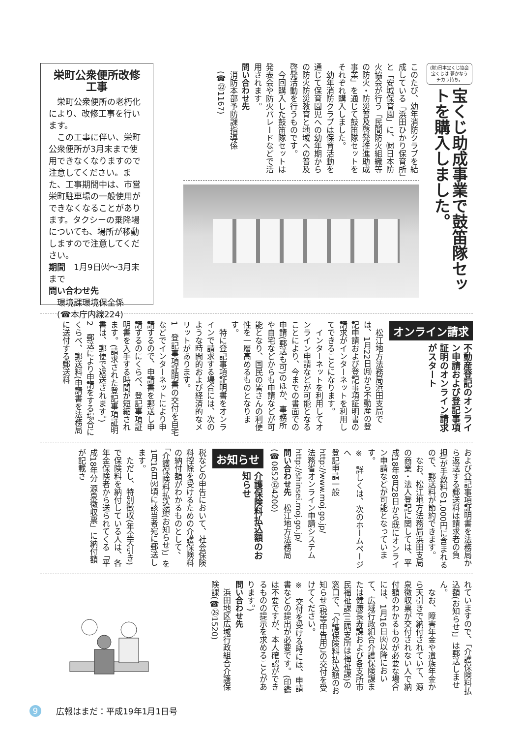(財)日本宝くじ協会
宝くじは 夢かなう チカラ持ち。
宝くじ助成事業で鼓笛隊セットを購入しました。
このたび、幼年消防クラブを結成している「浜田ひかり保育所」と「安城保育園」に、㈶日本防火協会が行う「民間防火組織等の防火・防災普及啓発推進助成事業」を通じて鼓笛隊セットをそれぞれ購入しました。
　幼年消防クラブは保育活動を通じて保育園児への幼年期からの防火防災教育と地域への普及啓発活動を行うものです。
　今回購入した鼓笛隊セットは発表会や防火パレードなどで活用されます。
問い合わせ先
　消防本部予防課指導係
　(☎㉒1167)
栄町公衆便所改修工事
　栄町公衆便所の老朽化により、改修工事を行います。
　この工事に伴い、栄町公衆便所が3月末まで使用できなくなりますので注意してください。また、工事期間中は、市営栄町駐車場の一般使用ができなくなることがあります。タクシーの乗降場についても、場所が移動しますので注意してください。
期間　1月9日㈫～3月末まで
問い合わせ先
　環境課環境保全係
　(☎本庁内線224)
オンライン請求
不動産登記のオンライン申請および登記事項証明のオンライン請求がスタート
　松江地方法務局浜田支局では、1月22日㈪から不動産の登記申請および登記事項証明書の請求がインターネットを利用してできることになります。
　インターネットを利用してオンライン申請などが可能となることにより、今までの書面での申請(郵送も可)のほか、事務所や自宅などからも申請などが可能となり、国民の皆さんの利便性を一層高めるものとなります。
　特に登記事項証明書をオンラインで請求する場合には、次のような時間的および経済的なメリットがあります。
1　登記事項証明書の交付を自宅などでインターネットにより申請するので、申請書を郵送し申請するのにくらべ、登記事項証明書を入手する時間が短縮されます。(請求された登記事項証明書は、郵便で返送されます。)
2　郵送により申請をする場合にくらべ、郵送料(申請書を法務局に送付する郵送料
および登記事項証明書を法務局から返送する郵送料は請求者の負担)が手数料の1,000円に含まれるので、郵送料が節約できます。
　なお、松江地方法務局浜田支局の商業・法人登記に関しては、平成18年8月28日から既にオンライン申請などが可能となっています。
※　詳しくは、次のホームページへ
登記申請一般
http://www.moj.go.jp/
法務省オンライン申請システム
http://shinsei.moj.go.jp/
問い合わせ先　松江地方法務局(☎0852㉜4200)
お知らせ
介護保険料払込額のお知らせ
税などの申告において、社会保険料控除を受けるための介護保険料の納付額がわかるものとして、「介護保険料払込額(お知らせ)」を1月16日㈫頃に該当者宛に郵送します。
　ただし、特別徴収(年金天引き)で保険料を納付している人は、各年金保険者から送られてくる「平成18年分 源泉徴収票」に納付額が記載さ
れていますので、「介護保険料払込額(お知らせ)」は郵送しません。
　なお、障害年金や遺族年金から天引きで納付されていて、源泉徴収票が交付されない人で納付額のわかるものが必要な場合には、1月16日㈫以降において、広域行政組合介護保険課または健康長寿課および各支所市民福祉課(三隅支所は福祉課)の窓口で、「介護保険料払込額のお知らせ(税等申告用)」の交付を受けてください。
※　交付を受ける時には、申請書などの提出が必要です。(印鑑は不要ですが、本人確認ができるものの提示を求めることがあります。)
問い合わせ先
　浜田地区広域行政組合介護保険課(☎㉕1520)
9 広報はまだ：平成19年1月1日号